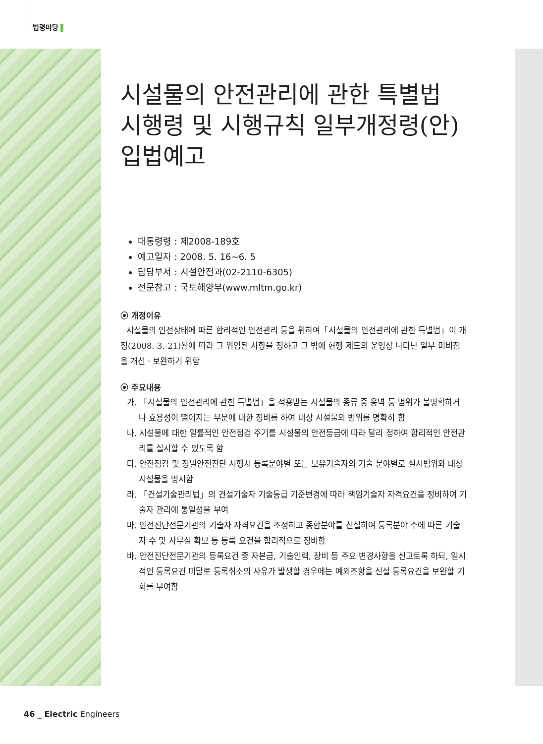법령마당
시설물의 안전관리에 관한 특별법 시행령 및 시행규칙 일부개정령(안) 입법예고
대통령령 : 제2008-189호
예고일자 : 2008. 5. 16~6. 5
담당부서 : 시설안전과(02-2110-6305)
전문참고 : 국토해양부(www.mltm.go.kr)
⦿ 개정이유
시설물의 안전상태에 따른 합리적인 안전관리 등을 위하여「시설물의 안전관리에 관한 특별법」이 개정(2008. 3. 21)됨에 따라 그 위임된 사항을 정하고 그 밖에 현행 제도의 운영상 나타난 일부 미비점을 개선ㆍ보완하기 위함
⦿ 주요내용
가. 「시설물의 안전관리에 관한 특별법」을 적용받는 시설물의 종류 중 옹벽 등 범위가 불명확하거나 효용성이 떨어지는 부분에 대한 정비를 하여 대상 시설물의 범위를 명확히 함
나. 시설물에 대한 일률적인 안전점검 주기를 시설물의 안전등급에 따라 달리 정하여 합리적인 안전관리를 실시할 수 있도록 함
다. 안전점검 및 정밀안전진단 시행시 등록분야별 또는 보유기술자의 기술 분야별로 실시범위와 대상 시설물을 명시함
라. 「건설기술관리법」의 건설기술자 기술등급 기준변경에 따라 책임기술자 자격요건을 정비하여 기술자 관리에 통일성을 부여
마. 안전진단전문기관의 기술자 자격요건을 조정하고 종합분야를 신설하여 등록분야 수에 따른 기술자 수 및 사무실 확보 등 등록 요건을 합리적으로 정비함
바. 안전진단전문기관의 등록요건 중 자본금, 기술인력, 장비 등 주요 변경사항을 신고토록 하되, 일시적인 등록요건 미달로 등록취소의 사유가 발생할 경우에는 예외조항을 신설 등록요건을 보완할 기회를 부여함
46 _ Electric Engineers